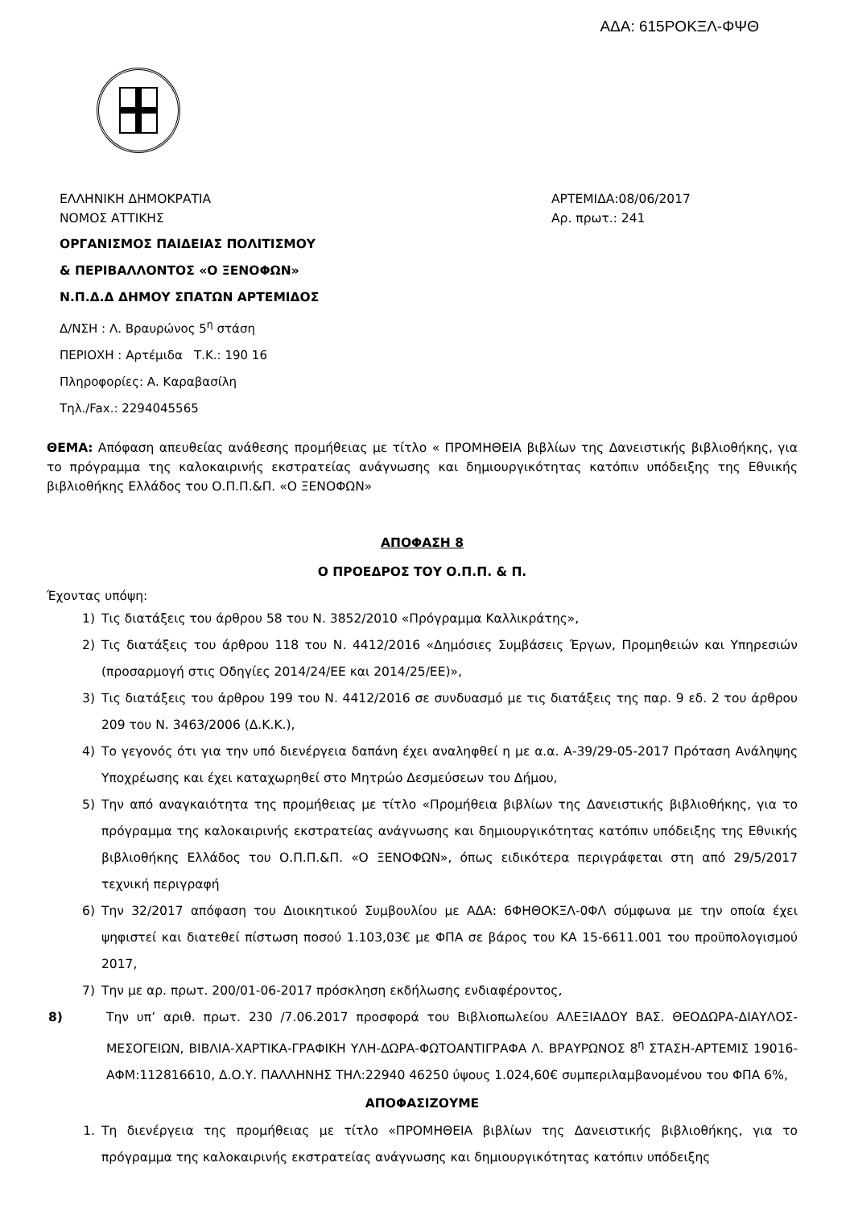ΑΔΑ: 615ΡΟΚΞΛ-ΦΨΘ
ΕΛΛΗΝΙΚΗ ΔΗΜΟΚΡΑΤΙΑ
ΝΟΜΟΣ ΑΤΤΙΚΗΣ
ΟΡΓΑΝΙΣΜΟΣ ΠΑΙΔΕΙΑΣ ΠΟΛΙΤΙΣΜΟΥ
& ΠΕΡΙΒΑΛΛΟΝΤΟΣ «Ο ΞΕΝΟΦΩΝ»
Ν.Π.Δ.Δ ΔΗΜΟΥ ΣΠΑΤΩΝ ΑΡΤΕΜΙΔΟΣ
ΑΡΤΕΜΙΔΑ:08/06/2017
Αρ. πρωτ.: 241
Δ/ΝΣΗ : Λ. Βραυρώνος 5<sup>η</sup> στάση
ΠΕΡΙΟΧΗ : Αρτέμιδα Τ.Κ.: 190 16
Πληροφορίες: Α. Καραβασίλη
Τηλ./Fax.: 2294045565
ΘΕΜΑ: Απόφαση απευθείας ανάθεσης προμήθειας με τίτλο « ΠΡΟΜΗΘΕΙΑ βιβλίων της Δανειστικής βιβλιοθήκης, για το πρόγραμμα της καλοκαιρινής εκστρατείας ανάγνωσης και δημιουργικότητας κατόπιν υπόδειξης της Εθνικής βιβλιοθήκης Ελλάδος του Ο.Π.Π.&Π. «Ο ΞΕΝΟΦΩΝ»
ΑΠΟΦΑΣΗ 8
Ο ΠΡΟΕΔΡΟΣ ΤΟΥ Ο.Π.Π. & Π.
Έχοντας υπόψη:
1) Τις διατάξεις του άρθρου 58 του Ν. 3852/2010 «Πρόγραμμα Καλλικράτης»,
2) Τις διατάξεις του άρθρου 118 του Ν. 4412/2016 «Δημόσιες Συμβάσεις Έργων, Προμηθειών και Υπηρεσιών (προσαρμογή στις Οδηγίες 2014/24/ΕΕ και 2014/25/ΕΕ)»,
3) Τις διατάξεις του άρθρου 199 του Ν. 4412/2016 σε συνδυασμό με τις διατάξεις της παρ. 9 εδ. 2 του άρθρου 209 του Ν. 3463/2006 (Δ.Κ.Κ.),
4) Το γεγονός ότι για την υπό διενέργεια δαπάνη έχει αναληφθεί η με α.α. Α-39/29-05-2017 Πρόταση Ανάληψης Υποχρέωσης και έχει καταχωρηθεί στο Μητρώο Δεσμεύσεων του Δήμου,
5) Την από αναγκαιότητα της προμήθειας με τίτλο «Προμήθεια βιβλίων της Δανειστικής βιβλιοθήκης, για το πρόγραμμα της καλοκαιρινής εκστρατείας ανάγνωσης και δημιουργικότητας κατόπιν υπόδειξης της Εθνικής βιβλιοθήκης Ελλάδος του Ο.Π.Π.&Π. «Ο ΞΕΝΟΦΩΝ», όπως ειδικότερα περιγράφεται στη από 29/5/2017 τεχνική περιγραφή
6) Την 32/2017 απόφαση του Διοικητικού Συμβουλίου με ΑΔΑ: 6ΦΗΘΟΚΞΛ-0ΦΛ σύμφωνα με την οποία έχει ψηφιστεί και διατεθεί πίστωση ποσού 1.103,03€ με ΦΠΑ σε βάρος του ΚΑ 15-6611.001 του προϋπολογισμού 2017,
7) Την με αρ. πρωτ. 200/01-06-2017 πρόσκληση εκδήλωσης ενδιαφέροντος,
8) Την υπ’ αριθ. πρωτ. 230 /7.06.2017 προσφορά του Βιβλιοπωλείου ΑΛΕΞΙΑΔΟΥ ΒΑΣ. ΘΕΟΔΩΡΑ-ΔΙΑΥΛΟΣ- ΜΕΣΟΓΕΙΩΝ, ΒΙΒΛΙΑ-ΧΑΡΤΙΚΑ-ΓΡΑΦΙΚΗ ΥΛΗ-ΔΩΡΑ-ΦΩΤΟΑΝΤΙΓΡΑΦΑ Λ. ΒΡΑΥΡΩΝΟΣ 8<sup>η</sup> ΣΤΑΣΗ-ΑΡΤΕΜΙΣ 19016-ΑΦΜ:112816610, Δ.Ο.Υ. ΠΑΛΛΗΝΗΣ ΤΗΛ:22940 46250 ύψους 1.024,60€ συμπεριλαμβανομένου του ΦΠΑ 6%,
ΑΠΟΦΑΣΙΖΟΥΜΕ
1. Τη διενέργεια της προμήθειας με τίτλο «ΠΡΟΜΗΘΕΙΑ βιβλίων της Δανειστικής βιβλιοθήκης, για το πρόγραμμα της καλοκαιρινής εκστρατείας ανάγνωσης και δημιουργικότητας κατόπιν υπόδειξης